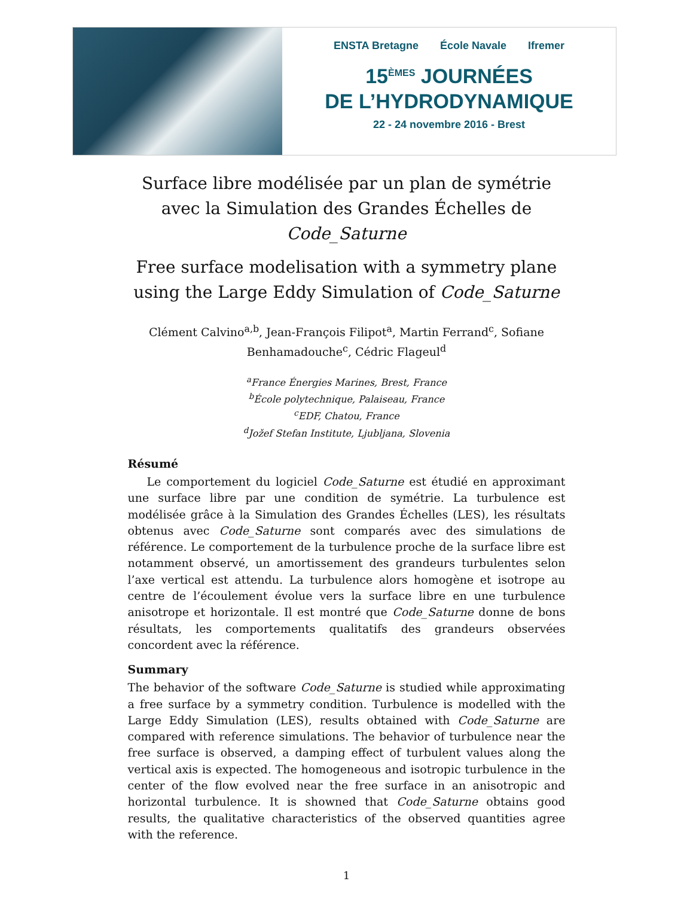ENSTA Bretagne École Navale Ifremer
15<sup>ÈMES</sup> JOURNÉES
DE L’HYDRODYNAMIQUE
22 - 24 novembre 2016 - Brest
Surface libre modélisée par un plan de symétrie avec la Simulation des Grandes Échelles de Code_Saturne
Free surface modelisation with a symmetry plane using the Large Eddy Simulation of Code_Saturne
Clément Calvino<sup>a,b</sup>, Jean-François Filipot<sup>a</sup>, Martin Ferrand<sup>c</sup>, Sofiane Benhamadouche<sup>c</sup>, Cédric Flageul<sup>d</sup>
<sup>a</sup> France Énergies Marines, Brest, France
<sup>b</sup> École polytechnique, Palaiseau, France
<sup>c</sup> EDF, Chatou, France
<sup>d</sup> Jožef Stefan Institute, Ljubljana, Slovenia
Résumé
Le comportement du logiciel Code_Saturne est étudié en approximant une surface libre par une condition de symétrie. La turbulence est modélisée grâce à la Simulation des Grandes Échelles (LES), les résultats obtenus avec Code_Saturne sont comparés avec des simulations de référence. Le comportement de la turbulence proche de la surface libre est notamment observé, un amortissement des grandeurs turbulentes selon l’axe vertical est attendu. La turbulence alors homogène et isotrope au centre de l’écoulement évolue vers la surface libre en une turbulence anisotrope et horizontale. Il est montré que Code_Saturne donne de bons résultats, les comportements qualitatifs des grandeurs observées concordent avec la référence.
Summary
The behavior of the software Code_Saturne is studied while approximating a free surface by a symmetry condition. Turbulence is modelled with the Large Eddy Simulation (LES), results obtained with Code_Saturne are compared with reference simulations. The behavior of turbulence near the free surface is observed, a damping effect of turbulent values along the vertical axis is expected. The homogeneous and isotropic turbulence in the center of the flow evolved near the free surface in an anisotropic and horizontal turbulence. It is showned that Code_Saturne obtains good results, the qualitative characteristics of the observed quantities agree with the reference.
1